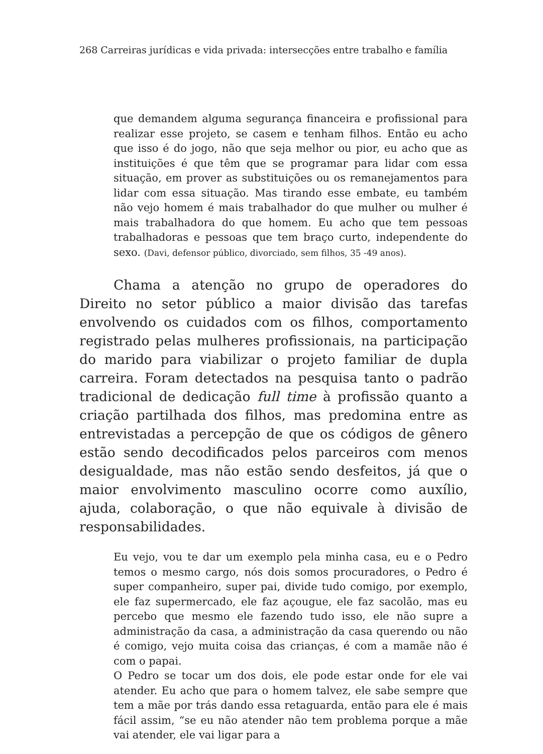268 Carreiras jurídicas e vida privada: intersecções entre trabalho e família
que demandem alguma segurança financeira e profissional para realizar esse projeto, se casem e tenham filhos. Então eu acho que isso é do jogo, não que seja melhor ou pior, eu acho que as instituições é que têm que se programar para lidar com essa situação, em prover as substituições ou os remanejamentos para lidar com essa situação. Mas tirando esse embate, eu também não vejo homem é mais trabalhador do que mulher ou mulher é mais trabalhadora do que homem. Eu acho que tem pessoas trabalhadoras e pessoas que tem braço curto, independente do sexo. (Davi, defensor público, divorciado, sem filhos, 35 -49 anos).
Chama a atenção no grupo de operadores do Direito no setor público a maior divisão das tarefas envolvendo os cuidados com os filhos, comportamento registrado pelas mulheres profissionais, na participação do marido para viabilizar o projeto familiar de dupla carreira. Foram detectados na pesquisa tanto o padrão tradicional de dedicação full time à profissão quanto a criação partilhada dos filhos, mas predomina entre as entrevistadas a percepção de que os códigos de gênero estão sendo decodificados pelos parceiros com menos desigualdade, mas não estão sendo desfeitos, já que o maior envolvimento masculino ocorre como auxílio, ajuda, colaboração, o que não equivale à divisão de responsabilidades.
Eu vejo, vou te dar um exemplo pela minha casa, eu e o Pedro temos o mesmo cargo, nós dois somos procuradores, o Pedro é super companheiro, super pai, divide tudo comigo, por exemplo, ele faz supermercado, ele faz açougue, ele faz sacolão, mas eu percebo que mesmo ele fazendo tudo isso, ele não supre a administração da casa, a administração da casa querendo ou não é comigo, vejo muita coisa das crianças, é com a mamãe não é com o papai.
O Pedro se tocar um dos dois, ele pode estar onde for ele vai atender. Eu acho que para o homem talvez, ele sabe sempre que tem a mãe por trás dando essa retaguarda, então para ele é mais fácil assim, “se eu não atender não tem problema porque a mãe vai atender, ele vai ligar para a